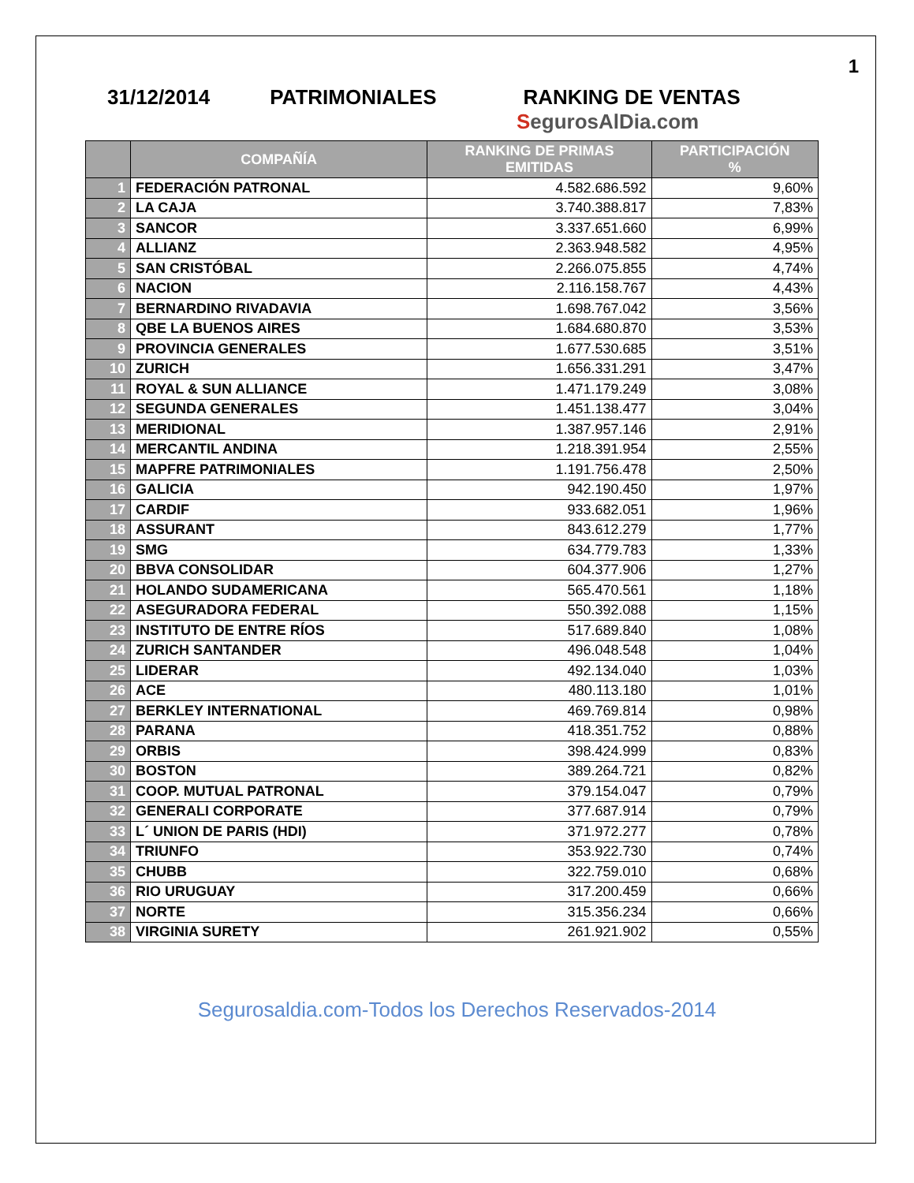1
31/12/2014 PATRIMONIALES RANKING DE VENTAS
SegurosAlDia.com
| | COMPAÑÍA | RANKING DE PRIMAS EMITIDAS | PARTICIPACIÓN % |
| --- | --- | --- | --- |
| 1 | FEDERACIÓN PATRONAL | 4.582.686.592 | 9,60% |
| 2 | LA CAJA | 3.740.388.817 | 7,83% |
| 3 | SANCOR | 3.337.651.660 | 6,99% |
| 4 | ALLIANZ | 2.363.948.582 | 4,95% |
| 5 | SAN CRISTÓBAL | 2.266.075.855 | 4,74% |
| 6 | NACION | 2.116.158.767 | 4,43% |
| 7 | BERNARDINO RIVADAVIA | 1.698.767.042 | 3,56% |
| 8 | QBE LA BUENOS AIRES | 1.684.680.870 | 3,53% |
| 9 | PROVINCIA GENERALES | 1.677.530.685 | 3,51% |
| 10 | ZURICH | 1.656.331.291 | 3,47% |
| 11 | ROYAL & SUN ALLIANCE | 1.471.179.249 | 3,08% |
| 12 | SEGUNDA GENERALES | 1.451.138.477 | 3,04% |
| 13 | MERIDIONAL | 1.387.957.146 | 2,91% |
| 14 | MERCANTIL ANDINA | 1.218.391.954 | 2,55% |
| 15 | MAPFRE PATRIMONIALES | 1.191.756.478 | 2,50% |
| 16 | GALICIA | 942.190.450 | 1,97% |
| 17 | CARDIF | 933.682.051 | 1,96% |
| 18 | ASSURANT | 843.612.279 | 1,77% |
| 19 | SMG | 634.779.783 | 1,33% |
| 20 | BBVA CONSOLIDAR | 604.377.906 | 1,27% |
| 21 | HOLANDO SUDAMERICANA | 565.470.561 | 1,18% |
| 22 | ASEGURADORA FEDERAL | 550.392.088 | 1,15% |
| 23 | INSTITUTO DE ENTRE RÍOS | 517.689.840 | 1,08% |
| 24 | ZURICH SANTANDER | 496.048.548 | 1,04% |
| 25 | LIDERAR | 492.134.040 | 1,03% |
| 26 | ACE | 480.113.180 | 1,01% |
| 27 | BERKLEY INTERNATIONAL | 469.769.814 | 0,98% |
| 28 | PARANA | 418.351.752 | 0,88% |
| 29 | ORBIS | 398.424.999 | 0,83% |
| 30 | BOSTON | 389.264.721 | 0,82% |
| 31 | COOP. MUTUAL PATRONAL | 379.154.047 | 0,79% |
| 32 | GENERALI CORPORATE | 377.687.914 | 0,79% |
| 33 | L´ UNION DE PARIS (HDI) | 371.972.277 | 0,78% |
| 34 | TRIUNFO | 353.922.730 | 0,74% |
| 35 | CHUBB | 322.759.010 | 0,68% |
| 36 | RIO URUGUAY | 317.200.459 | 0,66% |
| 37 | NORTE | 315.356.234 | 0,66% |
| 38 | VIRGINIA SURETY | 261.921.902 | 0,55% |
Segurosaldia.com-Todos los Derechos Reservados-2014